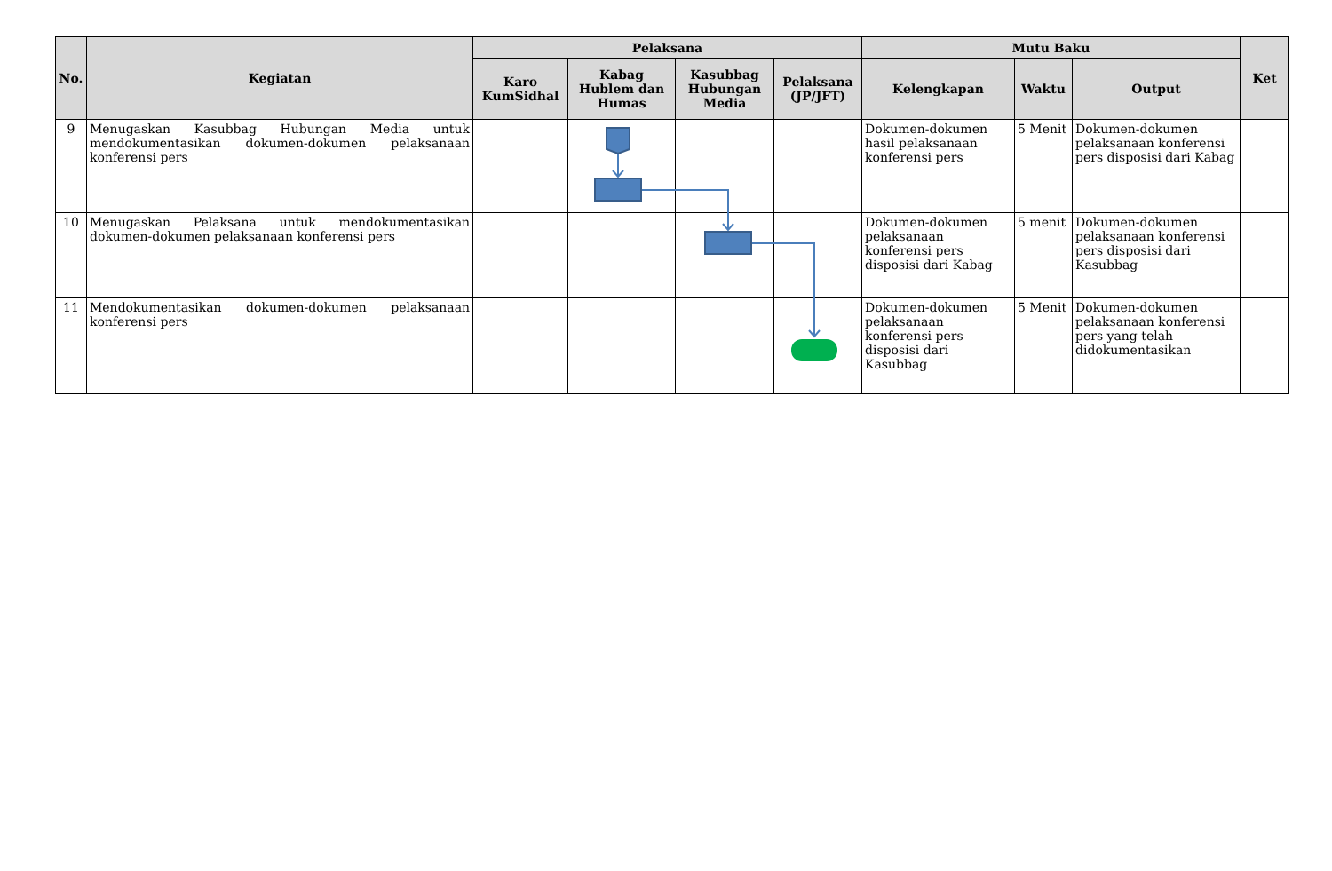| No. | Kegiatan | Pelaksana | | | | Mutu Baku | | | Ket |
| --- | --- | --- | --- | --- | --- | --- | --- | --- | --- |
| | | Karo KumSidhal | Kabag Hublem dan Humas | Kasubbag Hubungan Media | Pelaksana (JP/JFT) | Kelengkapan | Waktu | Output | |
| 9 | Menugaskan Kasubbag Hubungan Media untuk mendokumentasikan dokumen-dokumen pelaksanaan konferensi pers | | | | | Dokumen-dokumen hasil pelaksanaan konferensi pers | 5 Menit | Dokumen-dokumen pelaksanaan konferensi pers disposisi dari Kabag | |
| 10 | Menugaskan Pelaksana untuk mendokumentasikan dokumen-dokumen pelaksanaan konferensi pers | | | | | Dokumen-dokumen pelaksanaan konferensi pers disposisi dari Kabag | 5 menit | Dokumen-dokumen pelaksanaan konferensi pers disposisi dari Kasubbag | |
| 11 | Mendokumentasikan dokumen-dokumen pelaksanaan konferensi pers | | | | | Dokumen-dokumen pelaksanaan konferensi pers disposisi dari Kasubbag | 5 Menit | Dokumen-dokumen pelaksanaan konferensi pers yang telah didokumentasikan | |